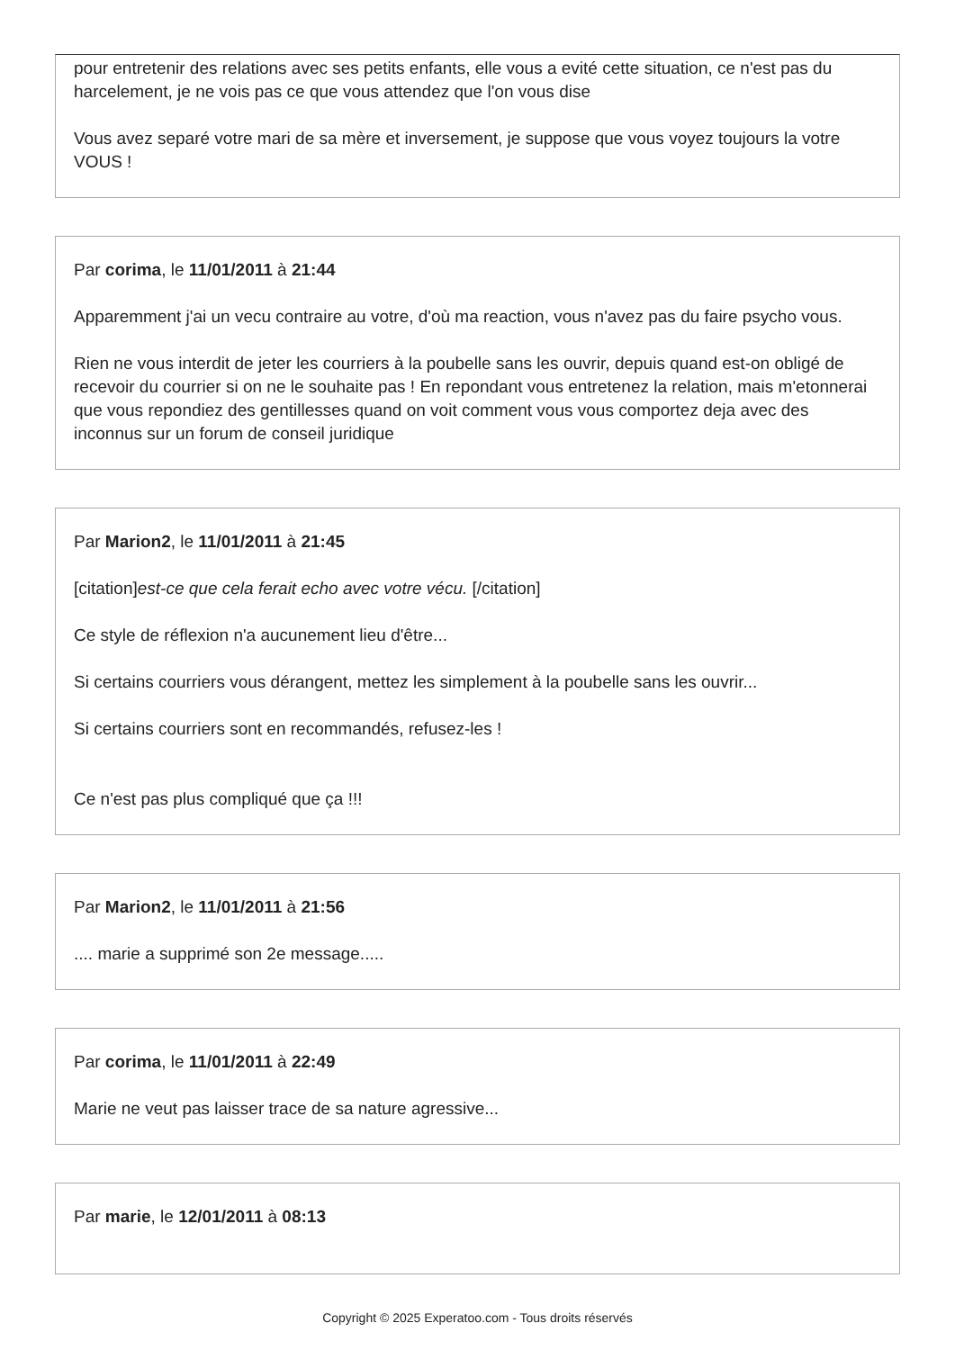pour entretenir des relations avec ses petits enfants, elle vous a evité cette situation, ce n'est pas du harcelement, je ne vois pas ce que vous attendez que l'on vous dise
Vous avez separé votre mari de sa mère et inversement, je suppose que vous voyez toujours la votre VOUS !
Par corima, le 11/01/2011 à 21:44
Apparemment j'ai un vecu contraire au votre, d'où ma reaction, vous n'avez pas du faire psycho vous.
Rien ne vous interdit de jeter les courriers à la poubelle sans les ouvrir, depuis quand est-on obligé de recevoir du courrier si on ne le souhaite pas ! En repondant vous entretenez la relation, mais m'etonnerai que vous repondiez des gentillesses quand on voit comment vous vous comportez deja avec des inconnus sur un forum de conseil juridique
Par Marion2, le 11/01/2011 à 21:45
[citation]est-ce que cela ferait echo avec votre vécu. [/citation]
Ce style de réflexion n'a aucunement lieu d'être...
Si certains courriers vous dérangent, mettez les simplement à la poubelle sans les ouvrir...
Si certains courriers sont en recommandés, refusez-les !
Ce n'est pas plus compliqué que ça !!!
Par Marion2, le 11/01/2011 à 21:56
.... marie a supprimé son 2e message.....
Par corima, le 11/01/2011 à 22:49
Marie ne veut pas laisser trace de sa nature agressive...
Par marie, le 12/01/2011 à 08:13
Copyright © 2025 Experatoo.com - Tous droits réservés